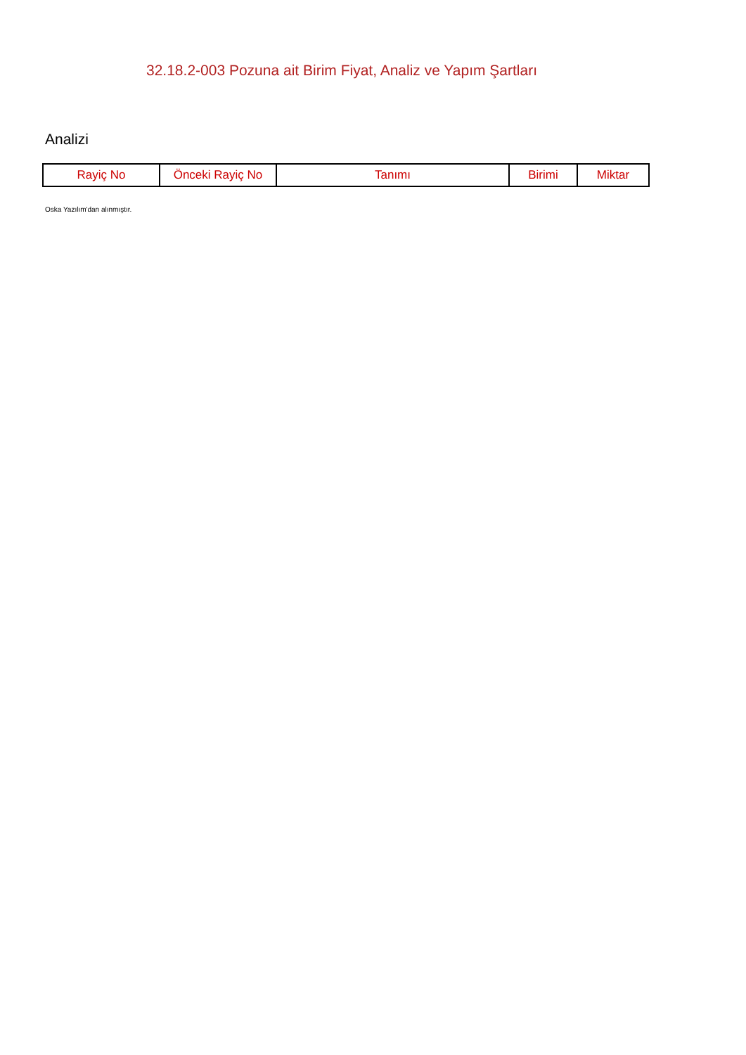32.18.2-003 Pozuna ait Birim Fiyat, Analiz ve Yapım Şartları
Analizi
| Rayiç No | Önceki Rayiç No | Tanımı | Birimi | Miktar |
| --- | --- | --- | --- | --- |
Oska Yazılım'dan alınmıştır.